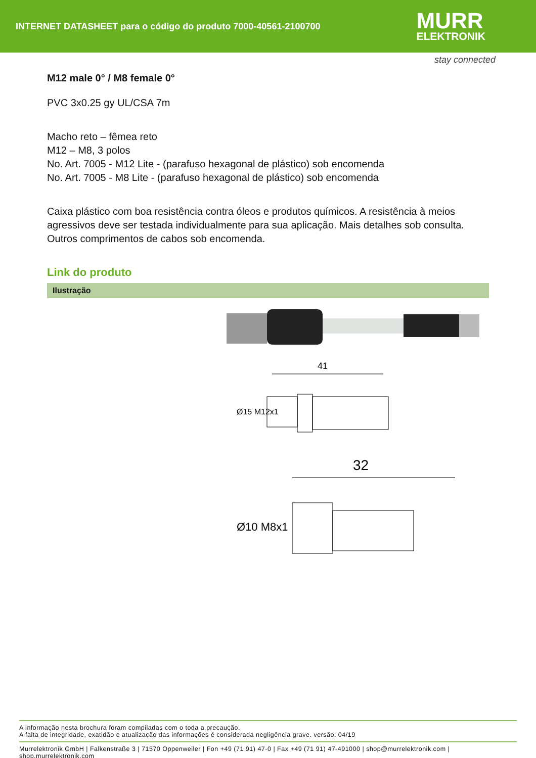INTERNET DATASHEET para o código do produto 7000-40561-2100700
MURR
ELEKTRONIK
stay connected
M12 male 0° / M8 female 0°
PVC 3x0.25 gy UL/CSA 7m
Macho reto – fêmea reto
M12 – M8, 3 polos
No. Art. 7005 - M12 Lite - (parafuso hexagonal de plástico) sob encomenda
No. Art. 7005 - M8 Lite - (parafuso hexagonal de plástico) sob encomenda
Caixa plástico com boa resistência contra óleos e produtos químicos. A resistência à meios agressivos deve ser testada individualmente para sua aplicação. Mais detalhes sob consulta. Outros comprimentos de cabos sob encomenda.
Link do produto
Ilustração
41
Ø15 M12x1
32
Ø10 M8x1
A informação nesta brochura foram compiladas com o toda a precaução.
A falta de integridade, exatidão e atualização das informações é considerada negligência grave. versão: 04/19
Murrelektronik GmbH | Falkenstraße 3 | 71570 Oppenweiler | Fon +49 (71 91) 47-0 | Fax +49 (71 91) 47-491000 | shop@murrelektronik.com | shop.murrelektronik.com